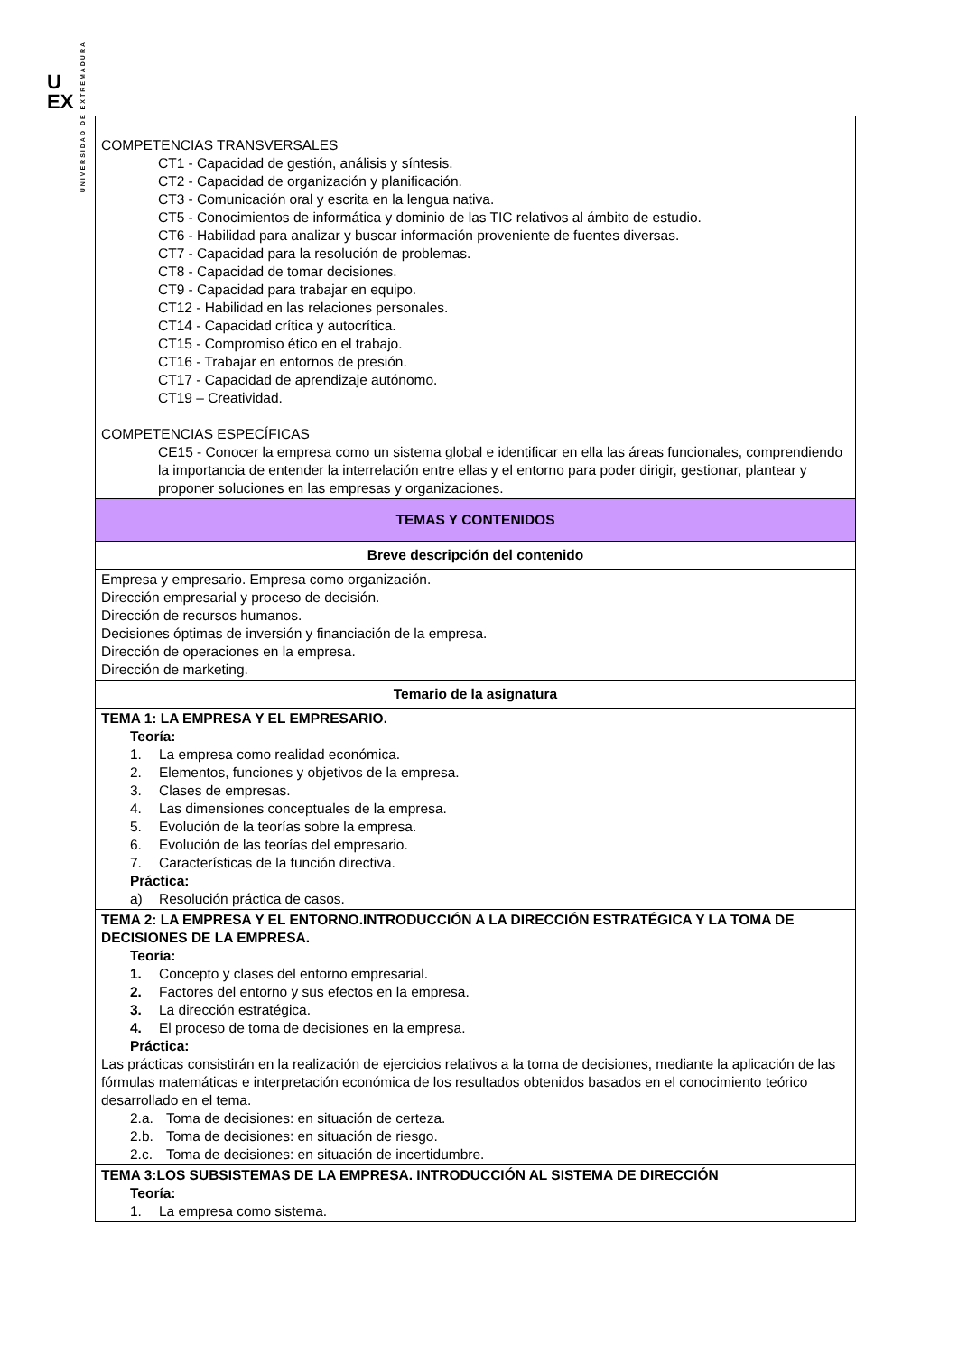U
EX
UNIVERSIDAD DE EXTREMADURA
| COMPETENCIAS TRANSVERSALES CT1 - Capacidad de gestión, análisis y síntesis. CT2 - Capacidad de organización y planificación. CT3 - Comunicación oral y escrita en la lengua nativa. CT5 - Conocimientos de informática y dominio de las TIC relativos al ámbito de estudio. CT6 - Habilidad para analizar y buscar información proveniente de fuentes diversas. CT7 - Capacidad para la resolución de problemas. CT8 - Capacidad de tomar decisiones. CT9 - Capacidad para trabajar en equipo. CT12 - Habilidad en las relaciones personales. CT14 - Capacidad crítica y autocrítica. CT15 - Compromiso ético en el trabajo. CT16 - Trabajar en entornos de presión. CT17 - Capacidad de aprendizaje autónomo. CT19 – Creatividad. COMPETENCIAS ESPECÍFICAS CE15 - Conocer la empresa como un sistema global e identificar en ella las áreas funcionales, comprendiendo la importancia de entender la interrelación entre ellas y el entorno para poder dirigir, gestionar, plantear y proponer soluciones en las empresas y organizaciones. |
| TEMAS Y CONTENIDOS |
| Breve descripción del contenido |
| Empresa y empresario. Empresa como organización. Dirección empresarial y proceso de decisión. Dirección de recursos humanos. Decisiones óptimas de inversión y financiación de la empresa. Dirección de operaciones en la empresa. Dirección de marketing. |
| Temario de la asignatura |
| TEMA 1: LA EMPRESA Y EL EMPRESARIO. Teoría: 1. La empresa como realidad económica. 2. Elementos, funciones y objetivos de la empresa. 3. Clases de empresas. 4. Las dimensiones conceptuales de la empresa. 5. Evolución de la teorías sobre la empresa. 6. Evolución de las teorías del empresario. 7. Características de la función directiva. Práctica: a) Resolución práctica de casos. |
| TEMA 2: LA EMPRESA Y EL ENTORNO.INTRODUCCIÓN A LA DIRECCIÓN ESTRATÉGICA Y LA TOMA DE DECISIONES DE LA EMPRESA. Teoría: 1. Concepto y clases del entorno empresarial. 2. Factores del entorno y sus efectos en la empresa. 3. La dirección estratégica. 4. El proceso de toma de decisiones en la empresa. Práctica: Las prácticas consistirán en la realización de ejercicios relativos a la toma de decisiones, mediante la aplicación de las fórmulas matemáticas e interpretación económica de los resultados obtenidos basados en el conocimiento teórico desarrollado en el tema. 2.a. Toma de decisiones: en situación de certeza. 2.b. Toma de decisiones: en situación de riesgo. 2.c. Toma de decisiones: en situación de incertidumbre. |
| TEMA 3:LOS SUBSISTEMAS DE LA EMPRESA. INTRODUCCIÓN AL SISTEMA DE DIRECCIÓN Teoría: 1. La empresa como sistema. |